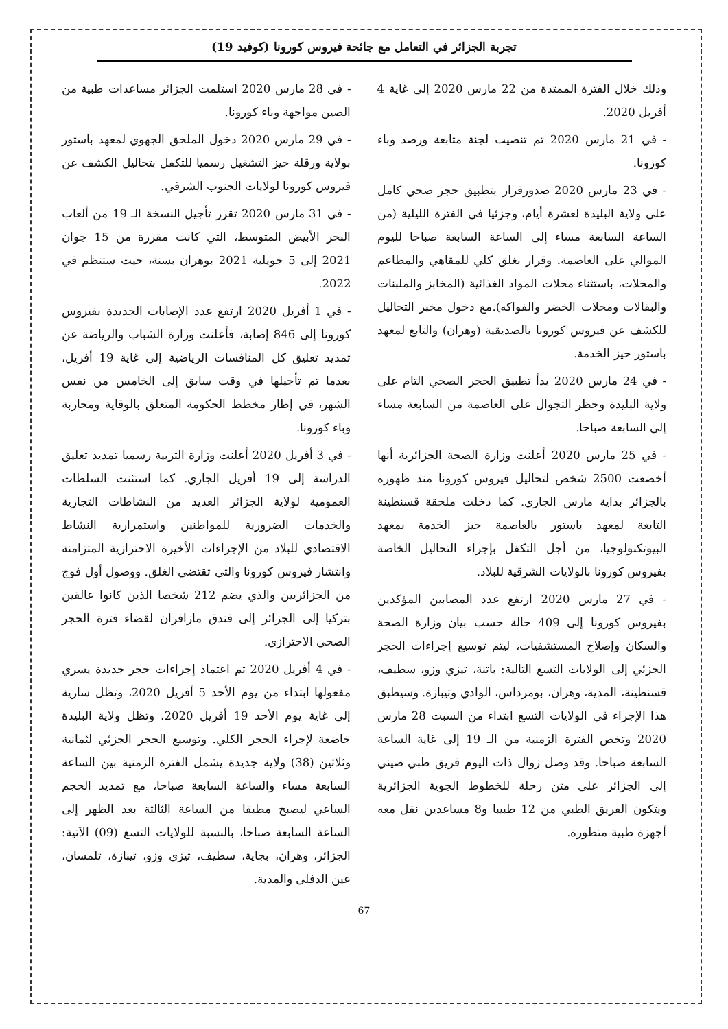تجربة الجزائر في التعامل مع جائحة فيروس كورونا (كوفيد 19)
وذلك خلال الفترة الممتدة من 22 مارس 2020 إلى غاية 4 أفريل 2020.
- في 21 مارس 2020 تم تنصيب لجنة متابعة ورصد وباء كورونا.
- في 23 مارس 2020 صدورقرار بتطبيق حجر صحي كامل على ولاية البليدة لعشرة أيام، وجزئيا في الفترة الليلية (من الساعة السابعة مساء إلى الساعة السابعة صباحا لليوم الموالي على العاصمة. وقرار بغلق كلي للمقاهي والمطاعم والمحلات، باستثناء محلات المواد الغذائية (المخابز والملبنات والبقالات ومحلات الخضر والفواكه).مع دخول مخبر التحاليل للكشف عن فيروس كورونا بالصديقية (وهران) والتابع لمعهد باستور حيز الخدمة.
- في 24 مارس 2020 بدأ تطبيق الحجر الصحي التام على ولاية البليدة وحظر التجوال على العاصمة من السابعة مساء إلى السابعة صباحا.
- في 25 مارس 2020 أعلنت وزارة الصحة الجزائرية أنها أخضعت 2500 شخص لتحاليل فيروس كورونا مند ظهوره بالجزائر بداية مارس الجاري. كما دخلت ملحقة قسنطينة التابعة لمعهد باستور بالعاصمة حيز الخدمة بمعهد البيوتكنولوجيا، من أجل التكفل بإجراء التحاليل الخاصة بفيروس كورونا بالولايات الشرقية للبلاد.
- في 27 مارس 2020 ارتفع عدد المصابين المؤكدين بفيروس كورونا إلى 409 حالة حسب بيان وزارة الصحة والسكان وإصلاح المستشفيات، ليتم توسيع إجراءات الحجر الجزئي إلى الولايات التسع التالية: باتنة، تيزي وزو، سطيف، قسنطينة، المدية، وهران، بومرداس، الوادي وتيبازة. وسيطبق هذا الإجراء في الولايات التسع ابتداء من السبت 28 مارس 2020 وتخص الفترة الزمنية من الـ 19 إلى غاية الساعة السابعة صباحا. وقد وصل زوال ذات اليوم فريق طبي صيني إلى الجزائر على متن رحلة للخطوط الجوية الجزائرية ويتكون الفريق الطبي من 12 طبيبا و8 مساعدين نقل معه أجهزة طبية متطورة.
- في 28 مارس 2020 استلمت الجزائر مساعدات طبية من الصين مواجهة وباء كورونا.
- في 29 مارس 2020 دخول الملحق الجهوي لمعهد باستور بولاية ورقلة حيز التشغيل رسميا للتكفل بتحاليل الكشف عن فيروس كورونا لولايات الجنوب الشرقي.
- في 31 مارس 2020 تقرر تأجيل النسخة الـ 19 من ألعاب البحر الأبيض المتوسط، التي كانت مقررة من 15 جوان 2021 إلى 5 جويلية 2021 بوهران بسنة، حيث ستنظم في 2022.
- في 1 أفريل 2020 ارتفع عدد الإصابات الجديدة بفيروس كورونا إلى 846 إصابة، فأعلنت وزارة الشباب والرياضة عن تمديد تعليق كل المنافسات الرياضية إلى غاية 19 أفريل، بعدما تم تأجيلها في وقت سابق إلى الخامس من نفس الشهر، في إطار مخطط الحكومة المتعلق بالوقاية ومحاربة وباء كورونا.
- في 3 أفريل 2020 أعلنت وزارة التربية رسميا تمديد تعليق الدراسة إلى 19 أفريل الجاري. كما استثنت السلطات العمومية لولاية الجزائر العديد من النشاطات التجارية والخدمات الضرورية للمواطنين واستمرارية النشاط الاقتصادي للبلاد من الإجراءات الأخيرة الاحترازية المتزامنة وانتشار فيروس كورونا والتي تقتضي الغلق. ووصول أول فوج من الجزائريين والذي يضم 212 شخصا الذين كانوا عالقين بتركيا إلى الجزائر إلى فندق مازافران لقضاء فترة الحجر الصحي الاحترازي.
- في 4 أفريل 2020 تم اعتماد إجراءات حجر جديدة يسري مفعولها ابتداء من يوم الأحد 5 أفريل 2020، وتظل سارية إلى غاية يوم الأحد 19 أفريل 2020، وتظل ولاية البليدة خاضعة لإجراء الحجر الكلي. وتوسيع الحجر الجزئي لثمانية وثلاثين (38) ولاية جديدة يشمل الفترة الزمنية بين الساعة السابعة مساء والساعة السابعة صباحا، مع تمديد الحجم الساعي ليصبح مطبقا من الساعة الثالثة بعد الظهر إلى الساعة السابعة صباحا، بالنسبة للولايات التسع (09) الآتية: الجزائر، وهران، بجاية، سطيف، تيزي وزو، تيبازة، تلمسان، عين الدفلى والمدية.
67